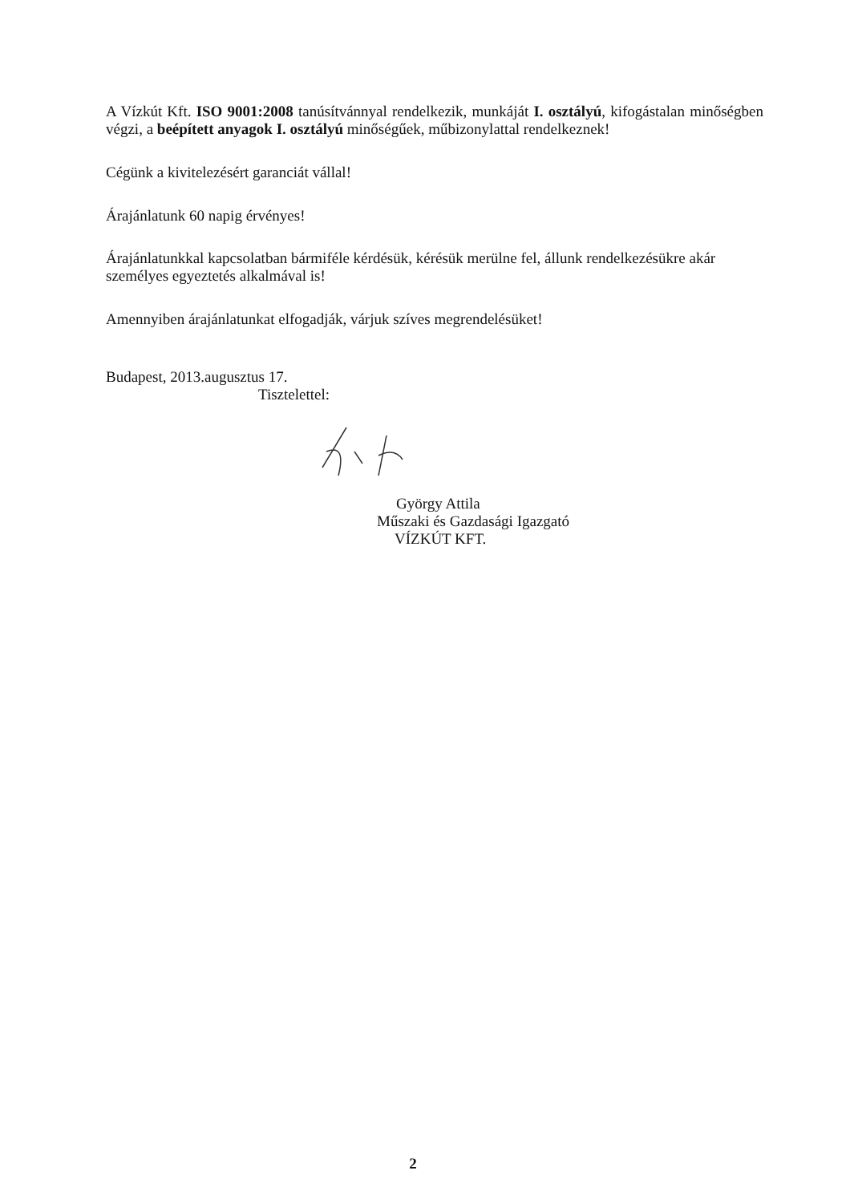A Vízkút Kft. ISO 9001:2008 tanúsítvánnyal rendelkezik, munkáját I. osztályú, kifogástalan minőségben végzi, a beépített anyagok I. osztályú minőségűek, műbizonylattal rendelkeznek!
Cégünk a kivitelezésért garanciát vállal!
Árajánlatunk 60 napig érvényes!
Árajánlatunkkal kapcsolatban bármiféle kérdésük, kérésük merülne fel, állunk rendelkezésükre akár személyes egyeztetés alkalmával is!
Amennyiben árajánlatunkat elfogadják, várjuk szíves megrendelésüket!
Budapest, 2013.augusztus 17.
Tisztelettel:
György Attila
Műszaki és Gazdasági Igazgató
VÍZKÚT KFT.
2